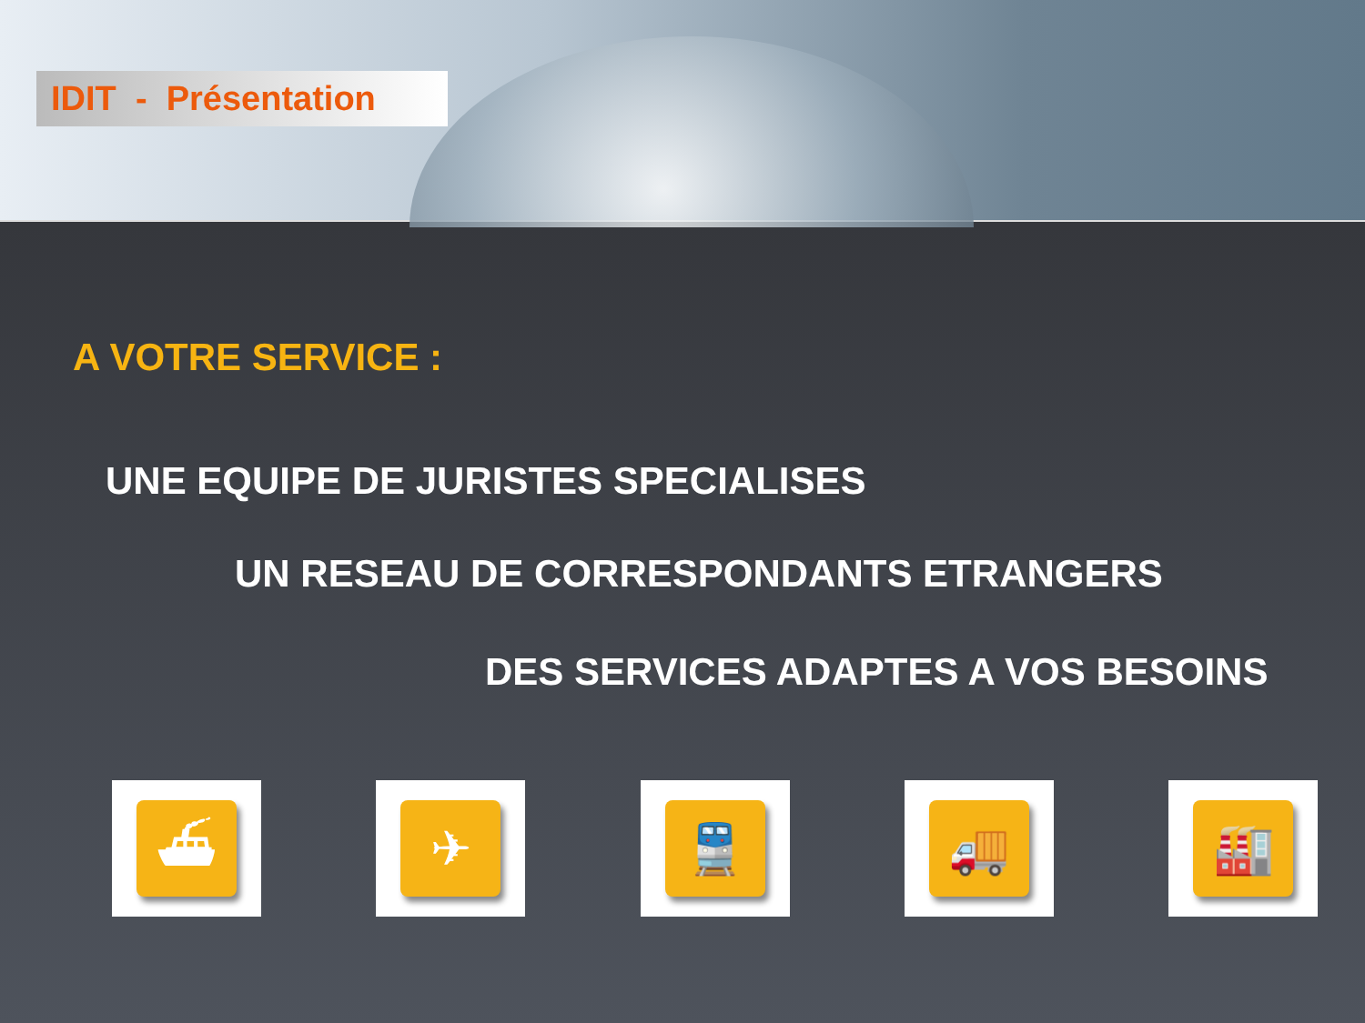IDIT - Présentation
A VOTRE SERVICE :
UNE EQUIPE DE JURISTES SPECIALISES
UN RESEAU DE CORRESPONDANTS ETRANGERS
DES SERVICES ADAPTES A VOS BESOINS
⛴ ✈ 🚆 🚚 🏭